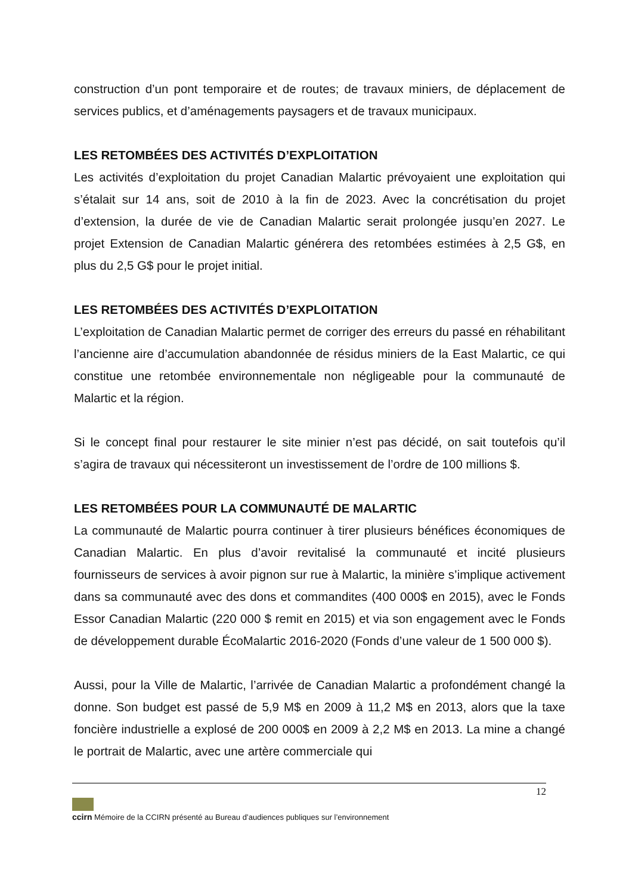construction d’un pont temporaire et de routes; de travaux miniers, de déplacement de services publics, et d’aménagements paysagers et de travaux municipaux.
LES RETOMBÉES DES ACTIVITÉS D’EXPLOITATION
Les activités d’exploitation du projet Canadian Malartic prévoyaient une exploitation qui s’étalait sur 14 ans, soit de 2010 à la fin de 2023. Avec la concrétisation du projet d’extension, la durée de vie de Canadian Malartic serait prolongée jusqu’en 2027. Le projet Extension de Canadian Malartic générera des retombées estimées à 2,5 G$, en plus du 2,5 G$ pour le projet initial.
LES RETOMBÉES DES ACTIVITÉS D’EXPLOITATION
L’exploitation de Canadian Malartic permet de corriger des erreurs du passé en réhabilitant l’ancienne aire d’accumulation abandonnée de résidus miniers de la East Malartic, ce qui constitue une retombée environnementale non négligeable pour la communauté de Malartic et la région.
Si le concept final pour restaurer le site minier n’est pas décidé, on sait toutefois qu’il s’agira de travaux qui nécessiteront un investissement de l’ordre de 100 millions $.
LES RETOMBÉES POUR LA COMMUNAUTÉ DE MALARTIC
La communauté de Malartic pourra continuer à tirer plusieurs bénéfices économiques de Canadian Malartic. En plus d’avoir revitalisé la communauté et incité plusieurs fournisseurs de services à avoir pignon sur rue à Malartic, la minière s’implique activement dans sa communauté avec des dons et commandites (400 000$ en 2015), avec le Fonds Essor Canadian Malartic (220 000 $ remit en 2015) et via son engagement avec le Fonds de développement durable ÉcoMalartic 2016-2020 (Fonds d’une valeur de 1 500 000 $).
Aussi, pour la Ville de Malartic, l’arrivée de Canadian Malartic a profondément changé la donne. Son budget est passé de 5,9 M$ en 2009 à 11,2 M$ en 2013, alors que la taxe foncière industrielle a explosé de 200 000$ en 2009 à 2,2 M$ en 2013. La mine a changé le portrait de Malartic, avec une artère commerciale qui
12
ccirn Mémoire de la CCIRN présenté au Bureau d’audiences publiques sur l’environnement